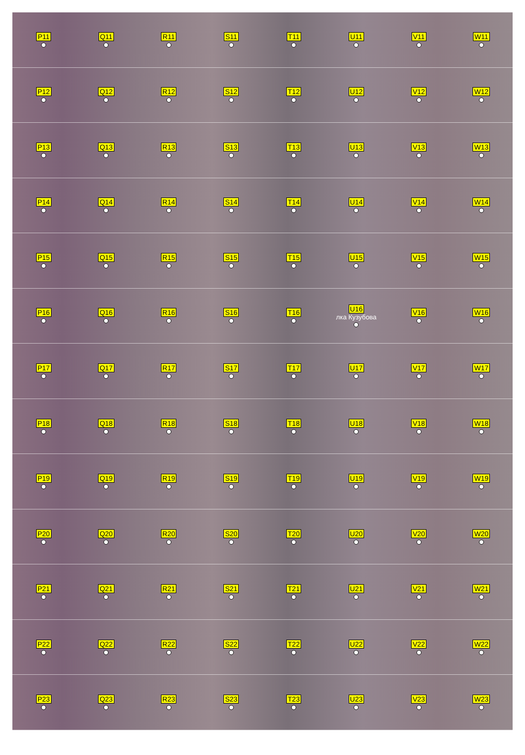P11
Q11
R11
S11
T11
U11
V11
W11
P12
Q12
R12
S12
T12
U12
V12
W12
P13
Q13
R13
S13
T13
U13
V13
W13
P14
Q14
R14
S14
T14
U14
V14
W14
P15
Q15
R15
S15
T15
U15
V15
W15
P16
Q16
R16
S16
T16
U16
лка Кузубова
V16
W16
P17
Q17
R17
S17
T17
U17
V17
W17
P18
Q18
R18
S18
T18
U18
V18
W18
P19
Q19
R19
S19
T19
U19
V19
W19
P20
Q20
R20
S20
T20
U20
V20
W20
P21
Q21
R21
S21
T21
U21
V21
W21
P22
Q22
R22
S22
T22
U22
V22
W22
P23
Q23
R23
S23
T23
U23
V23
W23